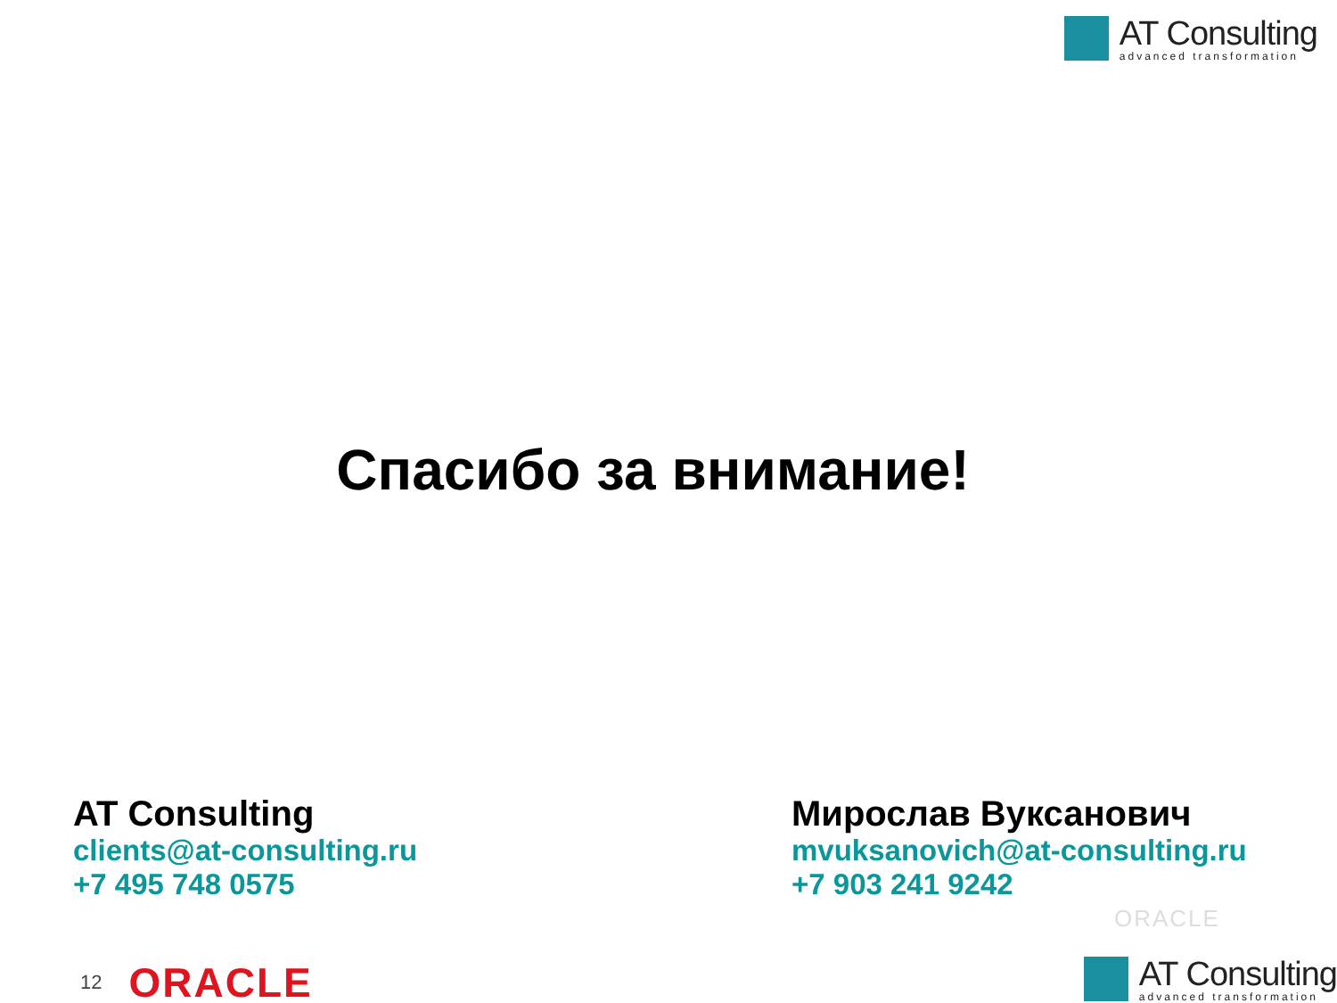AT Consulting
advanced transformation
Спасибо за внимание!
AT Consulting
clients@at-consulting.ru
+7 495 748 0575
Мирослав Вуксанович
mvuksanovich@at-consulting.ru
+7 903 241 9242
ORACLE
12 ORACLE
AT Consulting
advanced transformation